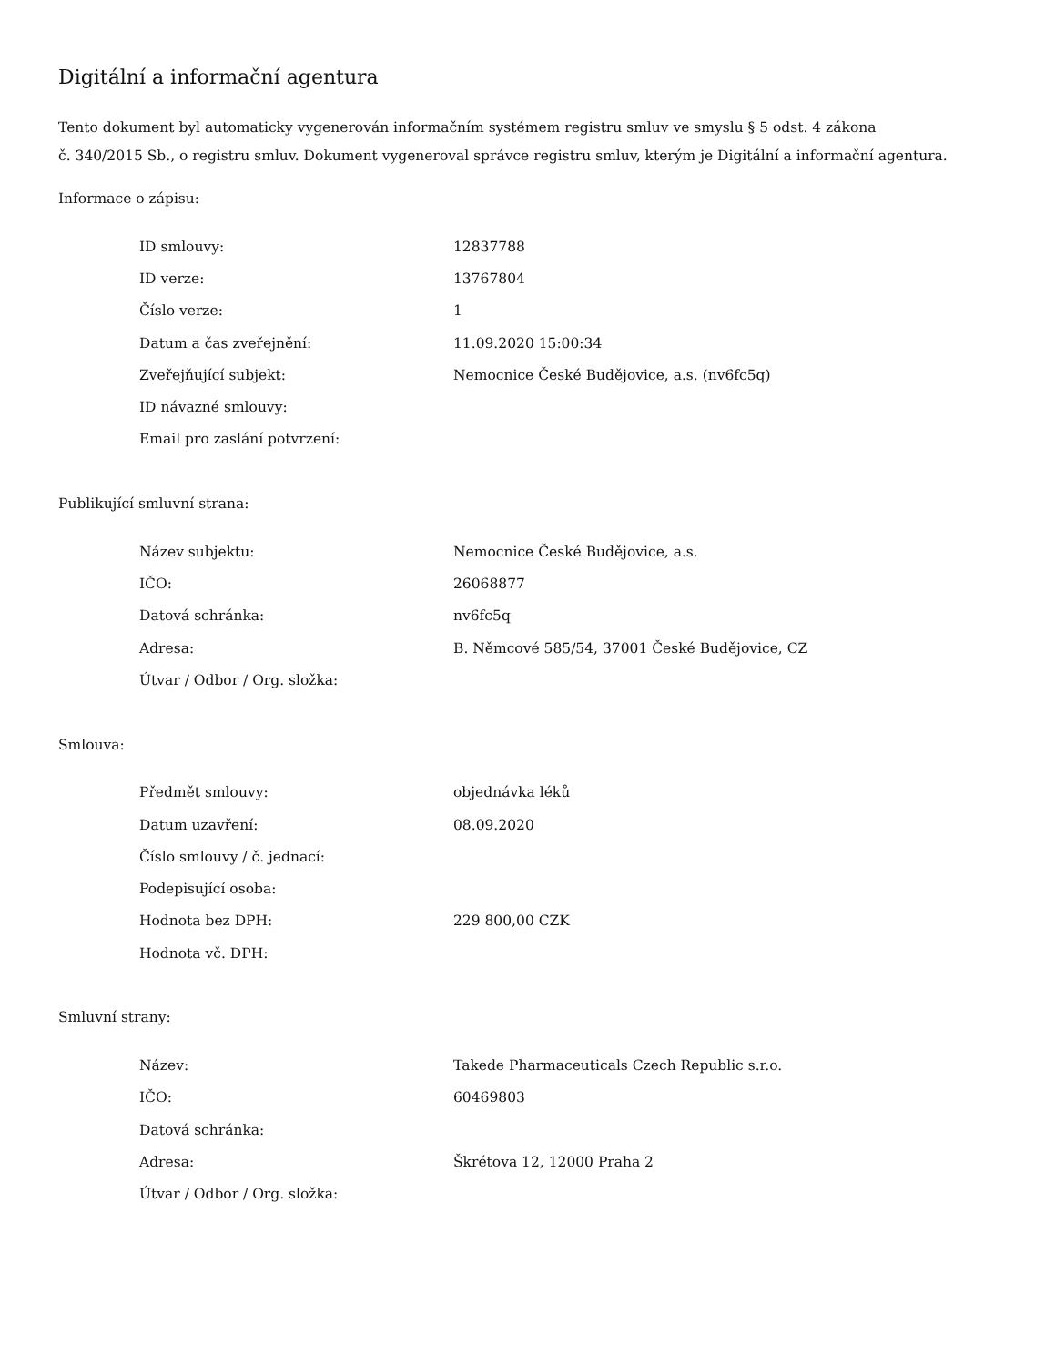Digitální a informační agentura
Tento dokument byl automaticky vygenerován informačním systémem registru smluv ve smyslu § 5 odst. 4 zákona
č. 340/2015 Sb., o registru smluv. Dokument vygeneroval správce registru smluv, kterým je Digitální a informační agentura.
Informace o zápisu:
| ID smlouvy: | 12837788 |
| ID verze: | 13767804 |
| Číslo verze: | 1 |
| Datum a čas zveřejnění: | 11.09.2020 15:00:34 |
| Zveřejňující subjekt: | Nemocnice České Budějovice, a.s. (nv6fc5q) |
| ID návazné smlouvy: | |
| Email pro zaslání potvrzení: | |
Publikující smluvní strana:
| Název subjektu: | Nemocnice České Budějovice, a.s. |
| IČO: | 26068877 |
| Datová schránka: | nv6fc5q |
| Adresa: | B. Němcové 585/54, 37001 České Budějovice, CZ |
| Útvar / Odbor / Org. složka: | |
Smlouva:
| Předmět smlouvy: | objednávka léků |
| Datum uzavření: | 08.09.2020 |
| Číslo smlouvy / č. jednací: | |
| Podepisující osoba: | |
| Hodnota bez DPH: | 229 800,00 CZK |
| Hodnota vč. DPH: | |
Smluvní strany:
| Název: | Takede Pharmaceuticals Czech Republic s.r.o. |
| IČO: | 60469803 |
| Datová schránka: | |
| Adresa: | Škrétova 12, 12000 Praha 2 |
| Útvar / Odbor / Org. složka: | |